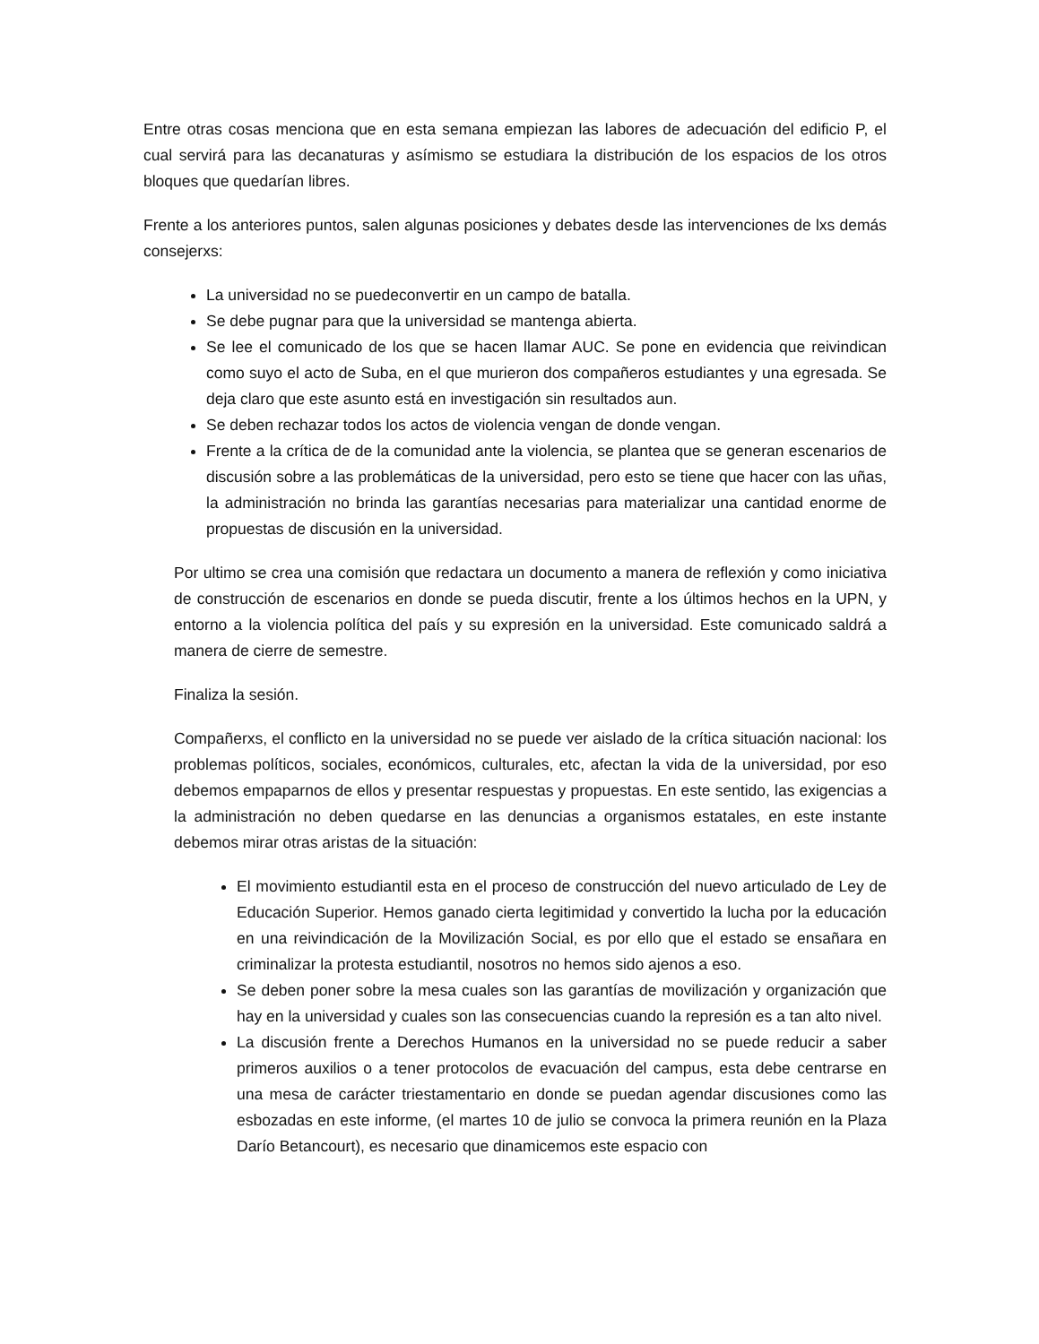Entre otras cosas menciona que en esta semana empiezan las labores de adecuación del edificio P, el cual servirá para las decanaturas y asímismo se estudiara la distribución de los espacios de los otros bloques que quedarían libres.
Frente a los anteriores puntos, salen algunas posiciones y debates desde las intervenciones de lxs demás consejerxs:
La universidad no se puedeconvertir en un campo de batalla.
Se debe pugnar para que la universidad se mantenga abierta.
Se lee el comunicado de los que se hacen llamar AUC. Se pone en evidencia que reivindican como suyo el acto de Suba, en el que murieron dos compañeros estudiantes y una egresada. Se deja claro que este asunto está en investigación sin resultados aun.
Se deben rechazar todos los actos de violencia vengan de donde vengan.
Frente a la crítica de de la comunidad ante la violencia, se plantea que se generan escenarios de discusión sobre a las problemáticas de la universidad, pero esto se tiene que hacer con las uñas, la administración no brinda las garantías necesarias para materializar una cantidad enorme de propuestas de discusión en la universidad.
Por ultimo se crea una comisión que redactara un documento a manera de reflexión y como iniciativa de construcción de escenarios en donde se pueda discutir, frente a los últimos hechos en la UPN, y entorno a la violencia política del país y su expresión en la universidad. Este comunicado saldrá a manera de cierre de semestre.
Finaliza la sesión.
Compañerxs, el conflicto en la universidad no se puede ver aislado de la crítica situación nacional: los problemas políticos, sociales, económicos, culturales, etc, afectan la vida de la universidad, por eso debemos empaparnos de ellos y presentar respuestas y propuestas. En este sentido, las exigencias a la administración no deben quedarse en las denuncias a organismos estatales, en este instante debemos mirar otras aristas de la situación:
El movimiento estudiantil esta en el proceso de construcción del nuevo articulado de Ley de Educación Superior. Hemos ganado cierta legitimidad y convertido la lucha por la educación en una reivindicación de la Movilización Social, es por ello que el estado se ensañara en criminalizar la protesta estudiantil, nosotros no hemos sido ajenos a eso.
Se deben poner sobre la mesa cuales son las garantías de movilización y organización que hay en la universidad y cuales son las consecuencias cuando la represión es a tan alto nivel.
La discusión frente a Derechos Humanos en la universidad no se puede reducir a saber primeros auxilios o a tener protocolos de evacuación del campus, esta debe centrarse en una mesa de carácter triestamentario en donde se puedan agendar discusiones como las esbozadas en este informe, (el martes 10 de julio se convoca la primera reunión en la Plaza Darío Betancourt), es necesario que dinamicemos este espacio con